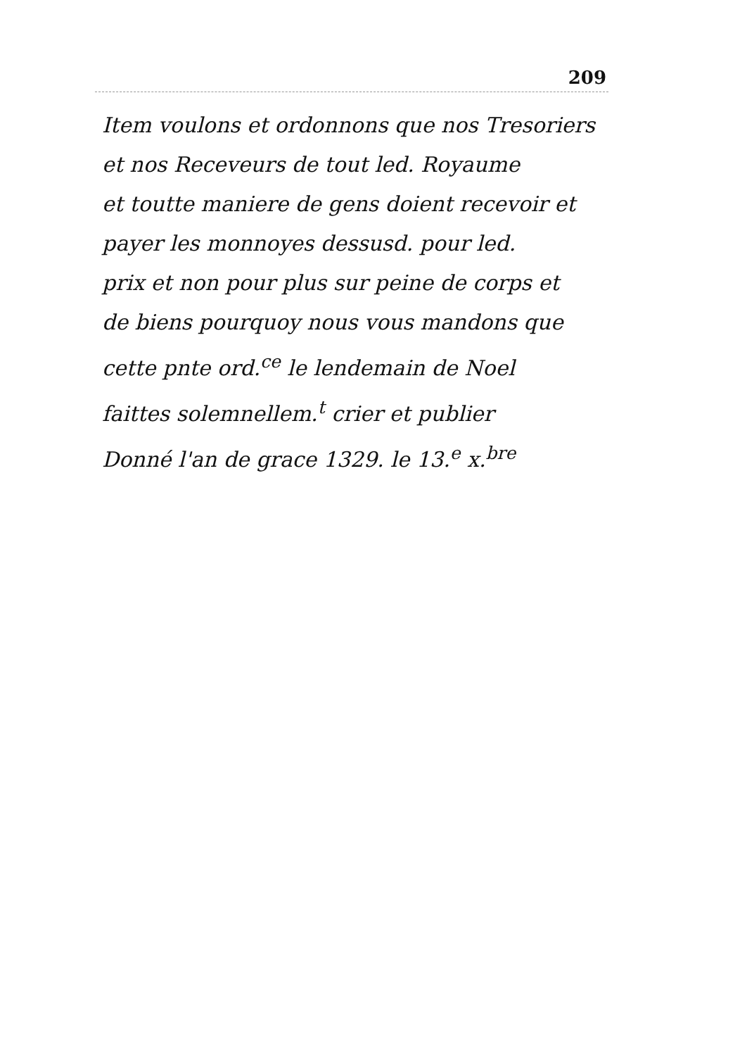209
Item voulons et ordonnons que nos Tresoriers
et nos Receveurs de tout led. Royaume
et toutte maniere de gens doient recevoir et
payer les monnoyes dessusd. pour led.
prix et non pour plus sur peine de corps et
de biens pourquoy nous vous mandons que
cette pnte ord.<sup>ce</sup> le lendemain de Noel
faittes solemnellem.<sup>t</sup> crier et publier
Donné l'an de grace 1329. le 13.<sup>e</sup> x.<sup>bre</sup>